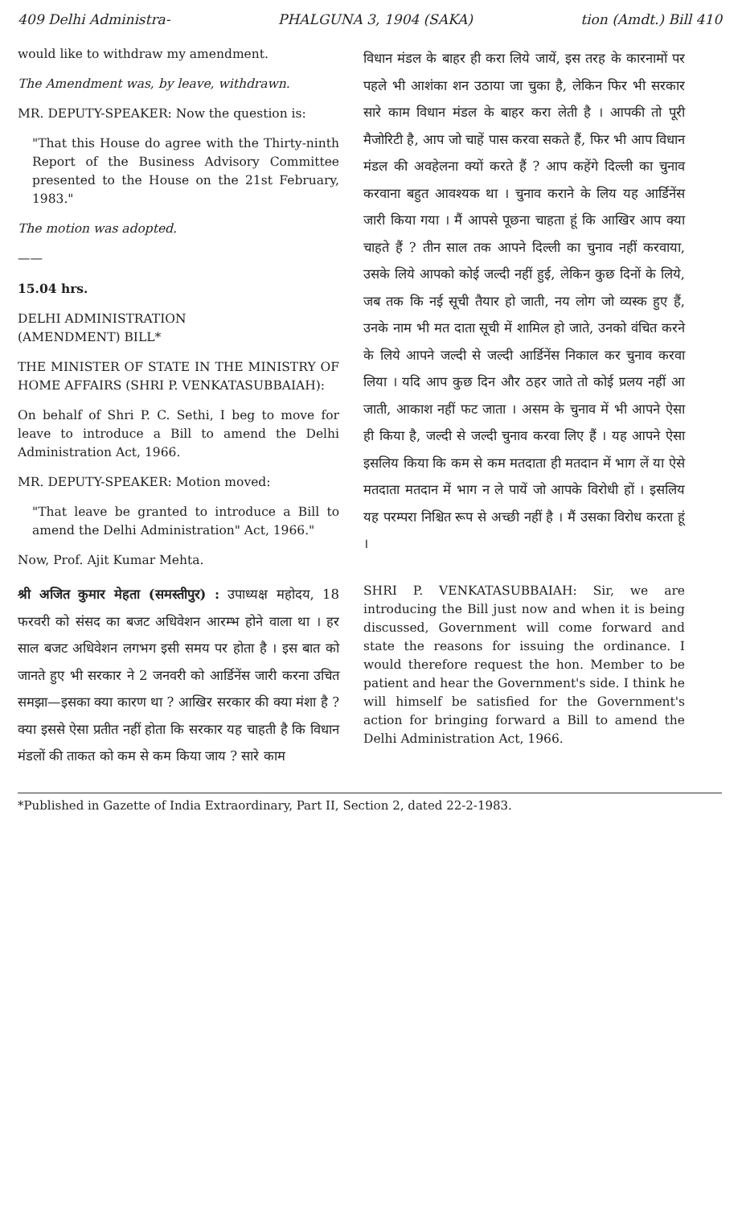409 Delhi Administra- PHALGUNA 3, 1904 (SAKA) tion (Amdt.) Bill 410
would like to withdraw my amendment.
The Amendment was, by leave, withdrawn.
MR. DEPUTY-SPEAKER: Now the question is:
"That this House do agree with the Thirty-ninth Report of the Business Advisory Committee presented to the House on the 21st February, 1983."
The motion was adopted.
——
15.04 hrs.
DELHI ADMINISTRATION
(AMENDMENT) BILL*
THE MINISTER OF STATE IN THE MINISTRY OF HOME AFFAIRS (SHRI P. VENKATASUBBAIAH):
On behalf of Shri P. C. Sethi, I beg to move for leave to introduce a Bill to amend the Delhi Administration Act, 1966.
MR. DEPUTY-SPEAKER: Motion moved:
"That leave be granted to introduce a Bill to amend the Delhi Administration" Act, 1966."
Now, Prof. Ajit Kumar Mehta.
श्री अजित कुमार मेहता (समस्तीपुर) : उपाध्यक्ष महोदय, 18 फरवरी को संसद का बजट अधिवेशन आरम्भ होने वाला था । हर साल बजट अधिवेशन लगभग इसी समय पर होता है । इस बात को जानते हुए भी सरकार ने 2 जनवरी को आर्डिनेंस जारी करना उचित समझा—इसका क्या कारण था ? आखिर सरकार की क्या मंशा है ? क्या इससे ऐसा प्रतीत नहीं होता कि सरकार यह चाहती है कि विधान मंडलों की ताकत को कम से कम किया जाय ? सारे काम
विधान मंडल के बाहर ही करा लिये जायें, इस तरह के कारनामों पर पहले भी आशंका शन उठाया जा चुका है, लेकिन फिर भी सरकार सारे काम विधान मंडल के बाहर करा लेती है । आपकी तो पूरी मैजोरिटी है, आप जो चाहें पास करवा सकते हैं, फिर भी आप विधान मंडल की अवहेलना क्यों करते हैं ? आप कहेंगे दिल्ली का चुनाव करवाना बहुत आवश्यक था । चुनाव कराने के लिय यह आर्डिनेंस जारी किया गया । मैं आपसे पूछना चाहता हूं कि आखिर आप क्या चाहते हैं ? तीन साल तक आपने दिल्ली का चुनाव नहीं करवाया, उसके लिये आपको कोई जल्दी नहीं हुई, लेकिन कुछ दिनों के लिये, जब तक कि नई सूची तैयार हो जाती, नय लोग जो व्यस्क हुए हैं, उनके नाम भी मत दाता सूची में शामिल हो जाते, उनको वंचित करने के लिये आपने जल्दी से जल्दी आर्डिनेंस निकाल कर चुनाव करवा लिया । यदि आप कुछ दिन और ठहर जाते तो कोई प्रलय नहीं आ जाती, आकाश नहीं फट जाता । असम के चुनाव में भी आपने ऐसा ही किया है, जल्दी से जल्दी चुनाव करवा लिए हैं । यह आपने ऐसा इसलिय किया कि कम से कम मतदाता ही मतदान में भाग लें या ऐसे मतदाता मतदान में भाग न ले पायें जो आपके विरोधी हों । इसलिय यह परम्परा निश्चित रूप से अच्छी नहीं है । मैं उसका विरोध करता हूं ।
SHRI P. VENKATASUBBAIAH: Sir, we are introducing the Bill just now and when it is being discussed, Government will come forward and state the reasons for issuing the ordinance. I would therefore request the hon. Member to be patient and hear the Government's side. I think he will himself be satisfied for the Government's action for bringing forward a Bill to amend the Delhi Administration Act, 1966.
*Published in Gazette of India Extraordinary, Part II, Section 2, dated 22-2-1983.